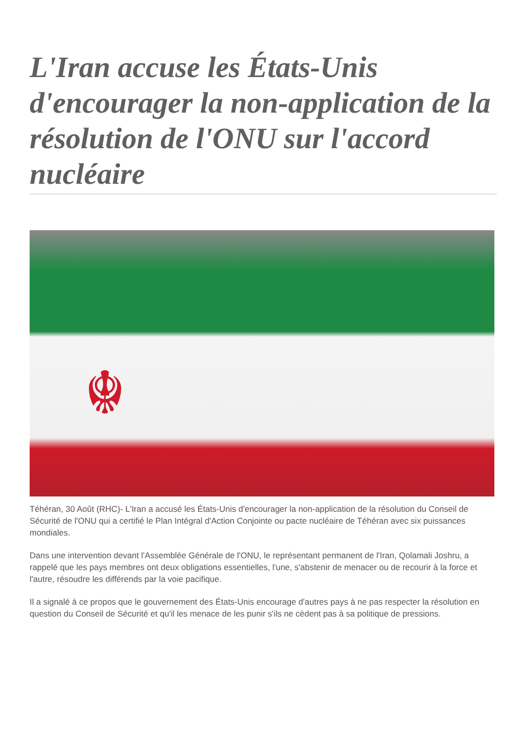L'Iran accuse les États-Unis d'encourager la non-application de la résolution de l'ONU sur l'accord nucléaire
☬
Téhéran, 30 Août (RHC)- L'Iran a accusé les États-Unis d'encourager la non-application de la résolution du Conseil de Sécurité de l'ONU qui a certifié le Plan Intégral d'Action Conjointe ou pacte nucléaire de Téhéran avec six puissances mondiales.
Dans une intervention devant l'Assemblée Générale de l'ONU, le représentant permanent de l'Iran, Qolamali Joshru, a rappelé que les pays membres ont deux obligations essentielles, l'une, s'abstenir de menacer ou de recourir à la force et l'autre, résoudre les différends par la voie pacifique.
Il a signalé à ce propos que le gouvernement des États-Unis encourage d'autres pays à ne pas respecter la résolution en question du Conseil de Sécurité et qu'il les menace de les punir s'ils ne cèdent pas à sa politique de pressions.